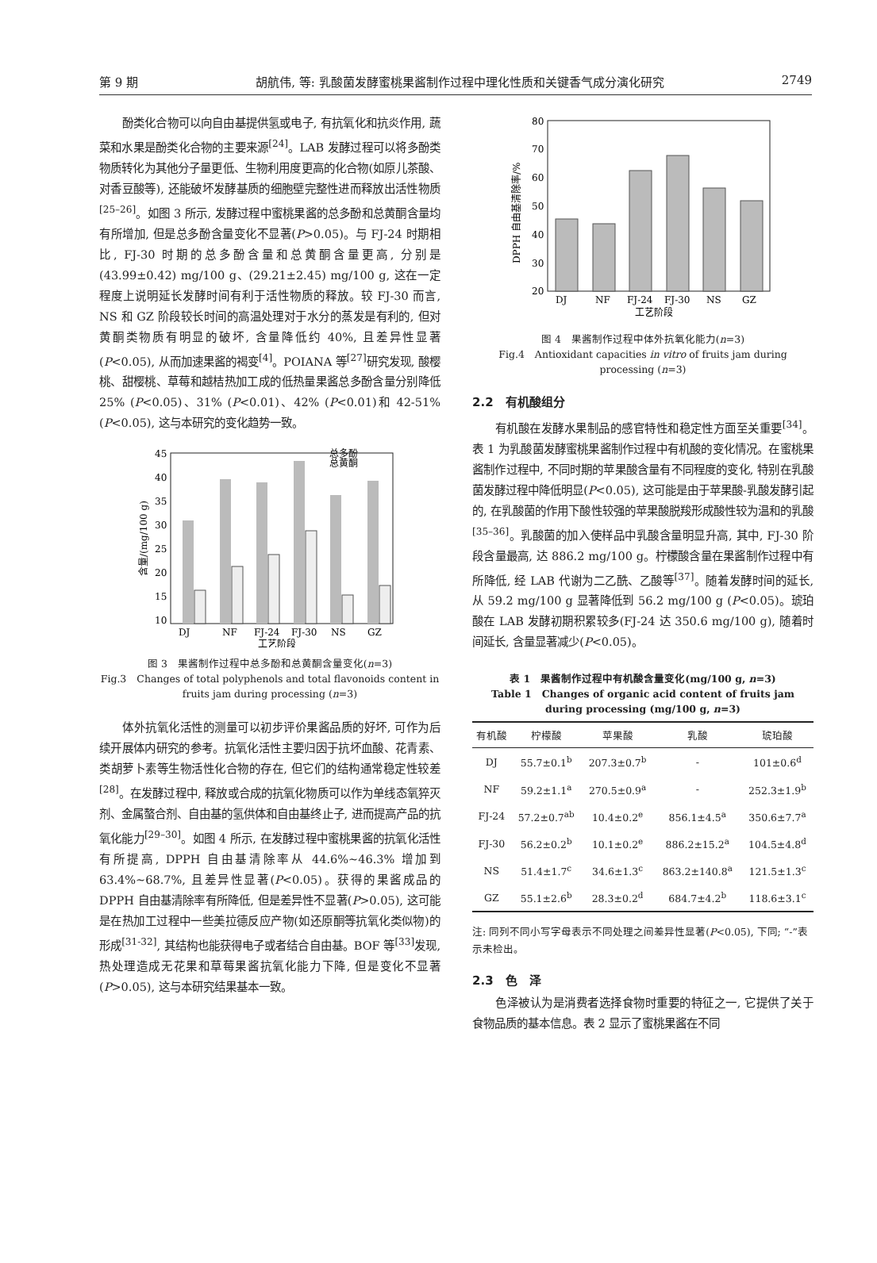第 9 期 胡航伟, 等: 乳酸菌发酵蜜桃果酱制作过程中理化性质和关键香气成分演化研究 2749
酚类化合物可以向自由基提供氢或电子, 有抗氧化和抗炎作用, 蔬菜和水果是酚类化合物的主要来源<sup>[24]</sup>。LAB 发酵过程可以将多酚类物质转化为其他分子量更低、生物利用度更高的化合物(如原儿茶酸、对香豆酸等), 还能破坏发酵基质的细胞壁完整性进而释放出活性物质<sup>[25–26]</sup>。如图 3 所示, 发酵过程中蜜桃果酱的总多酚和总黄酮含量均有所增加, 但是总多酚含量变化不显著(P>0.05)。与 FJ-24 时期相比, FJ-30 时期的总多酚含量和总黄酮含量更高, 分别是(43.99±0.42) mg/100 g、(29.21±2.45) mg/100 g, 这在一定程度上说明延长发酵时间有利于活性物质的释放。较 FJ-30 而言, NS 和 GZ 阶段较长时间的高温处理对于水分的蒸发是有利的, 但对黄酮类物质有明显的破坏, 含量降低约 40%, 且差异性显著(P<0.05), 从而加速果酱的褐变<sup>[4]</sup>。POIANA 等<sup>[27]</sup>研究发现, 酸樱桃、甜樱桃、草莓和越桔热加工成的低热量果酱总多酚含量分别降低 25% (P<0.05)、31% (P<0.01)、42% (P<0.01)和 42-51% (P<0.05), 这与本研究的变化趋势一致。
45
40
35
30
25
20
15
10
含量/(mg/100 g)
DJ
NF
FJ-24
FJ-30
NS
GZ
工艺阶段
总多酚
总黄酮
图 3　果酱制作过程中总多酚和总黄酮含量变化(n=3)
Fig.3　Changes of total polyphenols and total flavonoids content in fruits jam during processing (n=3)
体外抗氧化活性的测量可以初步评价果酱品质的好坏, 可作为后续开展体内研究的参考。抗氧化活性主要归因于抗坏血酸、花青素、类胡萝卜素等生物活性化合物的存在, 但它们的结构通常稳定性较差<sup>[28]</sup>。在发酵过程中, 释放或合成的抗氧化物质可以作为单线态氧猝灭剂、金属螯合剂、自由基的氢供体和自由基终止子, 进而提高产品的抗氧化能力<sup>[29–30]</sup>。如图 4 所示, 在发酵过程中蜜桃果酱的抗氧化活性有所提高, DPPH 自由基清除率从 44.6%~46.3% 增加到 63.4%~68.7%, 且差异性显著(P<0.05)。获得的果酱成品的 DPPH 自由基清除率有所降低, 但是差异性不显著(P>0.05), 这可能是在热加工过程中一些美拉德反应产物(如还原酮等抗氧化类似物)的形成<sup>[31-32]</sup>, 其结构也能获得电子或者结合自由基。BOF 等<sup>[33]</sup>发现, 热处理造成无花果和草莓果酱抗氧化能力下降, 但是变化不显著(P>0.05), 这与本研究结果基本一致。
80
70
60
50
40
30
20
DPPH 自由基清除率/%
DJ
NF
FJ-24
FJ-30
NS
GZ
工艺阶段
图 4　果酱制作过程中体外抗氧化能力(n=3)
Fig.4　Antioxidant capacities in vitro of fruits jam during processing (n=3)
2.2　有机酸组分
有机酸在发酵水果制品的感官特性和稳定性方面至关重要<sup>[34]</sup>。表 1 为乳酸菌发酵蜜桃果酱制作过程中有机酸的变化情况。在蜜桃果酱制作过程中, 不同时期的苹果酸含量有不同程度的变化, 特别在乳酸菌发酵过程中降低明显(P<0.05), 这可能是由于苹果酸-乳酸发酵引起的, 在乳酸菌的作用下酸性较强的苹果酸脱羧形成酸性较为温和的乳酸<sup>[35–36]</sup>。乳酸菌的加入使样品中乳酸含量明显升高, 其中, FJ-30 阶段含量最高, 达 886.2 mg/100 g。柠檬酸含量在果酱制作过程中有所降低, 经 LAB 代谢为二乙酰、乙酸等<sup>[37]</sup>。随着发酵时间的延长, 从 59.2 mg/100 g 显著降低到 56.2 mg/100 g (P<0.05)。琥珀酸在 LAB 发酵初期积累较多(FJ-24 达 350.6 mg/100 g), 随着时间延长, 含量显著减少(P<0.05)。
表 1　果酱制作过程中有机酸含量变化(mg/100 g, n=3)
Table 1　Changes of organic acid content of fruits jam during processing (mg/100 g, n=3)
| 有机酸 | 柠檬酸 | 苹果酸 | 乳酸 | 琥珀酸 |
| --- | --- | --- | --- | --- |
| DJ | 55.7±0.1<sup>b</sup> | 207.3±0.7<sup>b</sup> | - | 101±0.6<sup>d</sup> |
| NF | 59.2±1.1<sup>a</sup> | 270.5±0.9<sup>a</sup> | - | 252.3±1.9<sup>b</sup> |
| FJ-24 | 57.2±0.7<sup>ab</sup> | 10.4±0.2<sup>e</sup> | 856.1±4.5<sup>a</sup> | 350.6±7.7<sup>a</sup> |
| FJ-30 | 56.2±0.2<sup>b</sup> | 10.1±0.2<sup>e</sup> | 886.2±15.2<sup>a</sup> | 104.5±4.8<sup>d</sup> |
| NS | 51.4±1.7<sup>c</sup> | 34.6±1.3<sup>c</sup> | 863.2±140.8<sup>a</sup> | 121.5±1.3<sup>c</sup> |
| GZ | 55.1±2.6<sup>b</sup> | 28.3±0.2<sup>d</sup> | 684.7±4.2<sup>b</sup> | 118.6±3.1<sup>c</sup> |
注: 同列不同小写字母表示不同处理之间差异性显著(P<0.05), 下同; “-”表示未检出。
2.3　色　泽
色泽被认为是消费者选择食物时重要的特征之一, 它提供了关于食物品质的基本信息。表 2 显示了蜜桃果酱在不同